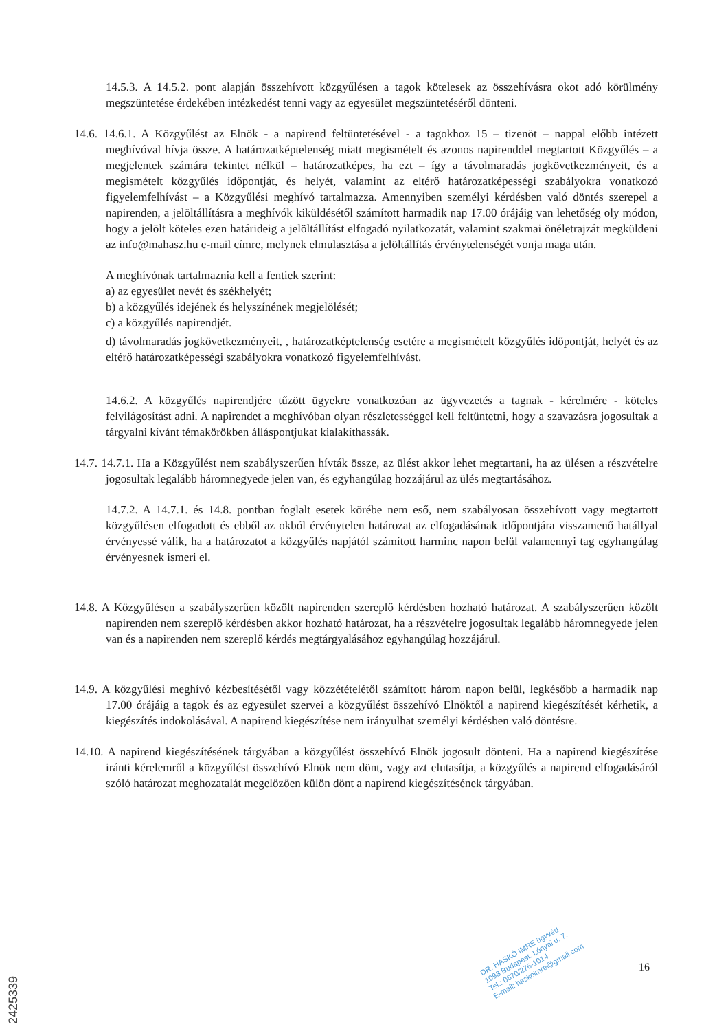14.5.3. A 14.5.2. pont alapján összehívott közgyűlésen a tagok kötelesek az összehívásra okot adó körülmény megszüntetése érdekében intézkedést tenni vagy az egyesület megszüntetéséről dönteni.
14.6. 14.6.1. A Közgyűlést az Elnök - a napirend feltüntetésével - a tagokhoz 15 – tizenöt – nappal előbb intézett meghívóval hívja össze. A határozatképtelenség miatt megismételt és azonos napirenddel megtartott Közgyűlés – a megjelentek számára tekintet nélkül – határozatképes, ha ezt – így a távolmaradás jogkövetkezményeit, és a megismételt közgyűlés időpontját, és helyét, valamint az eltérő határozatképességi szabályokra vonatkozó figyelemfelhívást – a Közgyűlési meghívó tartalmazza. Amennyiben személyi kérdésben való döntés szerepel a napirenden, a jelöltállításra a meghívók kiküldésétől számított harmadik nap 17.00 órájáig van lehetőség oly módon, hogy a jelölt köteles ezen határideig a jelöltállítást elfogadó nyilatkozatát, valamint szakmai önéletrajzát megküldeni az info@mahasz.hu e-mail címre, melynek elmulasztása a jelöltállítás érvénytelenségét vonja maga után.
A meghívónak tartalmaznia kell a fentiek szerint:
a) az egyesület nevét és székhelyét;
b) a közgyűlés idejének és helyszínének megjelölését;
c) a közgyűlés napirendjét.
d) távolmaradás jogkövetkezményeit, , határozatképtelenség esetére a megismételt közgyűlés időpontját, helyét és az eltérő határozatképességi szabályokra vonatkozó figyelemfelhívást.
14.6.2. A közgyűlés napirendjére tűzött ügyekre vonatkozóan az ügyvezetés a tagnak - kérelmére - köteles felvilágosítást adni. A napirendet a meghívóban olyan részletességgel kell feltüntetni, hogy a szavazásra jogosultak a tárgyalni kívánt témakörökben álláspontjukat kialakíthassák.
14.7. 14.7.1. Ha a Közgyűlést nem szabályszerűen hívták össze, az ülést akkor lehet megtartani, ha az ülésen a részvételre jogosultak legalább háromnegyede jelen van, és egyhangúlag hozzájárul az ülés megtartásához.
14.7.2. A 14.7.1. és 14.8. pontban foglalt esetek körébe nem eső, nem szabályosan összehívott vagy megtartott közgyűlésen elfogadott és ebből az okból érvénytelen határozat az elfogadásának időpontjára visszamenő hatállyal érvényessé válik, ha a határozatot a közgyűlés napjától számított harminc napon belül valamennyi tag egyhangúlag érvényesnek ismeri el.
14.8. A Közgyűlésen a szabályszerűen közölt napirenden szereplő kérdésben hozható határozat. A szabályszerűen közölt napirenden nem szereplő kérdésben akkor hozható határozat, ha a részvételre jogosultak legalább háromnegyede jelen van és a napirenden nem szereplő kérdés megtárgyalásához egyhangúlag hozzájárul.
14.9. A közgyűlési meghívó kézbesítésétől vagy közzétételétől számított három napon belül, legkésőbb a harmadik nap 17.00 órájáig a tagok és az egyesület szervei a közgyűlést összehívó Elnöktől a napirend kiegészítését kérhetik, a kiegészítés indokolásával. A napirend kiegészítése nem irányulhat személyi kérdésben való döntésre.
14.10. A napirend kiegészítésének tárgyában a közgyűlést összehívó Elnök jogosult dönteni. Ha a napirend kiegészítése iránti kérelemről a közgyűlést összehívó Elnök nem dönt, vagy azt elutasítja, a közgyűlés a napirend elfogadásáról szóló határozat meghozatalát megelőzően külön dönt a napirend kiegészítésének tárgyában.
DR. HASKÓ IMRE ügyvéd
1093 Budapest, Lónyai u. 7.
Tel.: 0670/276-1014
E-mail: haskoimre@gmail.com
16
2425339